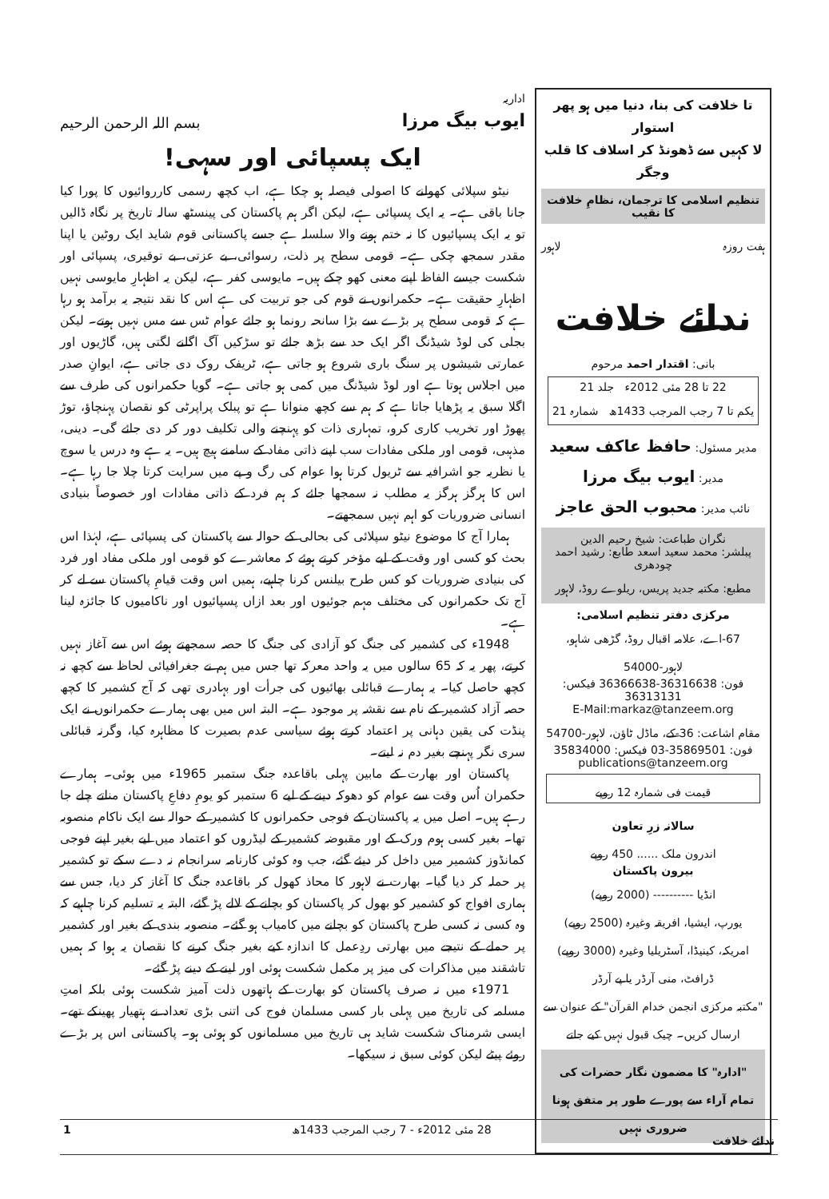تا خلافت کی بنا، دنیا میں ہو پھر استوار
لا کہیں سے ڈھونڈ کر اسلاف کا قلب وجگر
تنظیم اسلامی کا ترجمان، نظامِ خلافت کا نقیب
ہفت روزہ لاہور
ندائے خلافت
بانی: اقتدار احمد مرحوم
22 تا 28 مئی 2012ء جلد 21
یکم تا 7 رجب المرجب 1433ھ شمارہ 21
مدیر مسئول: حافظ عاکف سعید
مدیر: ایوب بیگ مرزا
نائب مدیر: محبوب الحق عاجز
نگران طباعت: شیخ رحیم الدین
پبلشر: محمد سعید اسعد طابع: رشید احمد چودھری
مطبع: مکتبہ جدید پریس، ریلوے روڈ، لاہور
مرکزی دفتر تنظیم اسلامی:
67-اے، علامہ اقبال روڈ، گڑھی شاہو، لاہور-54000
فون: 36316638-36366638 فیکس: 36313131
E-Mail:markaz@tanzeem.org
مقام اشاعت: 36-کے، ماڈل ٹاؤن، لاہور-54700
فون: 35869501-03 فیکس: 35834000
publications@tanzeem.org
قیمت فی شمارہ 12 روپے
سالانہ زرِ تعاون
اندرون ملک ...... 450 روپے
بیرون پاکستان
انڈیا ---------- (2000 روپے)
یورپ، ایشیا، افریقہ وغیرہ (2500 روپے)
امریکہ، کینیڈا، آسٹریلیا وغیرہ (3000 روپے)
ڈرافٹ، منی آرڈر یا پے آرڈر
"مکتبہ مرکزی انجمن خدام القرآن" کے عنوان سے ارسال کریں۔ چیک قبول نہیں کیے جاتے
"ادارہ" کا مضمون نگار حضرات کی تمام آراء سے پورے طور پر متفق ہونا ضروری نہیں
اداریہ
ایوب بیگ مرزا
بسم اللہ الرحمن الرحیم
ایک پسپائی اور سہی!
نیٹو سپلائی کھولنے کا اصولی فیصلہ ہو چکا ہے، اب کچھ رسمی کارروائیوں کا پورا کیا جانا باقی ہے۔ یہ ایک پسپائی ہے، لیکن اگر ہم پاکستان کی پینسٹھ سالہ تاریخ پر نگاہ ڈالیں تو یہ ایک پسپائیوں کا نہ ختم ہونے والا سلسلہ ہے جسے پاکستانی قوم شاید ایک روٹین یا اپنا مقدر سمجھ چکی ہے۔ قومی سطح پر ذلت، رسوائی، بے عزتی، بے توقیری، پسپائی اور شکست جیسے الفاظ اپنے معنی کھو چکے ہیں۔ مایوسی کفر ہے، لیکن یہ اظہارِ مایوسی نہیں اظہارِ حقیقت ہے۔ حکمرانوں نے قوم کی جو تربیت کی ہے اس کا نقد نتیجہ یہ برآمد ہو رہا ہے کہ قومی سطح پر بڑے سے بڑا سانحہ رونما ہو جائے عوام ٹس سے مس نہیں ہوتے۔ لیکن بجلی کی لوڈ شیڈنگ اگر ایک حد سے بڑھ جائے تو سڑکیں آگ اگلنے لگتی ہیں، گاڑیوں اور عمارتی شیشوں پر سنگ باری شروع ہو جاتی ہے، ٹریفک روک دی جاتی ہے، ایوانِ صدر میں اجلاس ہوتا ہے اور لوڈ شیڈنگ میں کمی ہو جاتی ہے۔ گویا حکمرانوں کی طرف سے اگلا سبق یہ پڑھایا جاتا ہے کہ ہم سے کچھ منوانا ہے تو پبلک پراپرٹی کو نقصان پہنچاؤ، توڑ پھوڑ اور تخریب کاری کرو، تمہاری ذات کو پہنچنے والی تکلیف دور کر دی جائے گی۔ دینی، مذہبی، قومی اور ملکی مفادات سب اپنے ذاتی مفاد کے سامنے ہیچ ہیں۔ یہ ہے وہ درس یا سوچ یا نظریہ جو اشرافیہ سے ٹریول کرتا ہوا عوام کی رگ و پے میں سرایت کرتا چلا جا رہا ہے۔ اس کا ہرگز ہرگز یہ مطلب نہ سمجھا جائے کہ ہم فرد کے ذاتی مفادات اور خصوصاً بنیادی انسانی ضروریات کو اہم نہیں سمجھتے۔
ہمارا آج کا موضوع نیٹو سپلائی کی بحالی کے حوالہ سے پاکستان کی پسپائی ہے، لہٰذا اس بحث کو کسی اور وقت کے لیے مؤخر کرتے ہوئے کہ معاشرے کو قومی اور ملکی مفاد اور فرد کی بنیادی ضروریات کو کس طرح بیلنس کرنا چاہیے، ہمیں اس وقت قیامِ پاکستان سے لے کر آج تک حکمرانوں کی مختلف مہم جوئیوں اور بعد ازاں پسپائیوں اور ناکامیوں کا جائزہ لینا ہے۔
1948ء کی کشمیر کی جنگ کو آزادی کی جنگ کا حصہ سمجھتے ہوئے اس سے آغاز نہیں کرتے، پھر یہ کہ 65 سالوں میں یہ واحد معرکہ تھا جس میں ہم نے جغرافیائی لحاظ سے کچھ نہ کچھ حاصل کیا۔ یہ ہمارے قبائلی بھائیوں کی جرأت اور بہادری تھی کہ آج کشمیر کا کچھ حصہ آزاد کشمیر کے نام سے نقشہ پر موجود ہے۔ البتہ اس میں بھی ہمارے حکمرانوں نے ایک پنڈت کی یقین دہانی پر اعتماد کرتے ہوئے سیاسی عدم بصیرت کا مظاہرہ کیا، وگرنہ قبائلی سری نگر پہنچے بغیر دم نہ لیتے۔
پاکستان اور بھارت کے مابین پہلی باقاعدہ جنگ ستمبر 1965ء میں ہوئی۔ ہمارے حکمران اُس وقت سے عوام کو دھوکہ دینے کے لیے 6 ستمبر کو یومِ دفاعِ پاکستان مناتے چلے جا رہے ہیں۔ اصل میں یہ پاکستان کے فوجی حکمرانوں کا کشمیر کے حوالہ سے ایک ناکام منصوبہ تھا۔ بغیر کسی ہوم ورک کے اور مقبوضہ کشمیر کے لیڈروں کو اعتماد میں لیے بغیر اپنے فوجی کمانڈوز کشمیر میں داخل کر دیئے گئے، جب وہ کوئی کارنامہ سرانجام نہ دے سکے تو کشمیر پر حملہ کر دیا گیا۔ بھارت نے لاہور کا محاذ کھول کر باقاعدہ جنگ کا آغاز کر دیا، جس سے ہماری افواج کو کشمیر کو بھول کر پاکستان کو بچانے کے لالے پڑ گئے، البتہ یہ تسلیم کرنا چاہیے کہ وہ کسی نہ کسی طرح پاکستان کو بچانے میں کامیاب ہو گئے۔ منصوبہ بندی کے بغیر اور کشمیر پر حملے کے نتیجے میں بھارتی ردِعمل کا اندازہ کیے بغیر جنگ کرنے کا نقصان یہ ہوا کہ ہمیں تاشقند میں مذاکرات کی میز پر مکمل شکست ہوئی اور لینے کے دینے پڑ گئے۔
1971ء میں نہ صرف پاکستان کو بھارت کے ہاتھوں ذلت آمیز شکست ہوئی بلکہ امتِ مسلمہ کی تاریخ میں پہلی بار کسی مسلمان فوج کی اتنی بڑی تعداد نے ہتھیار پھینکے تھے۔ ایسی شرمناک شکست شاید ہی تاریخ میں مسلمانوں کو ہوئی ہو۔ پاکستانی اس پر بڑے روئے پیٹے لیکن کوئی سبق نہ سیکھا۔
ندائے خلافت 28 مئی 2012ء - 7 رجب المرجب 1433ھ 1